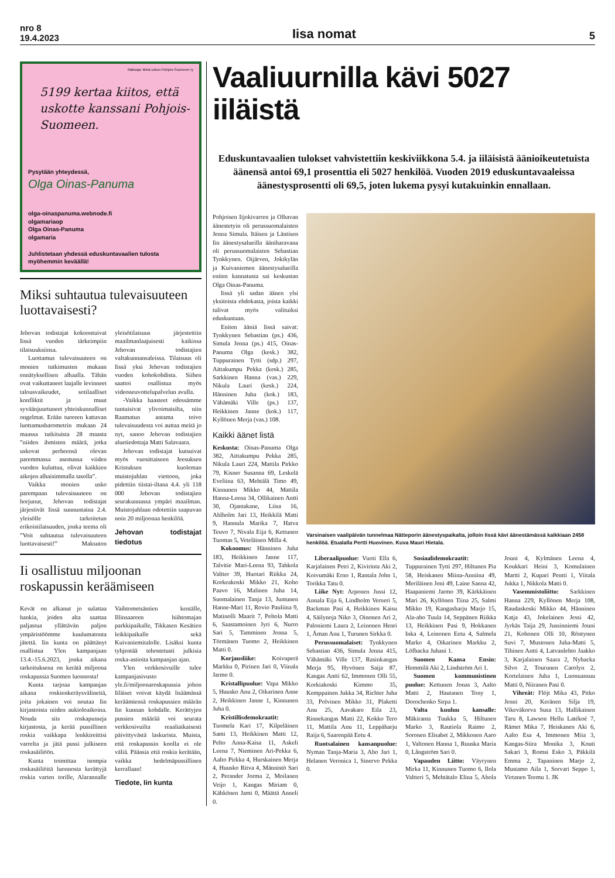nro 8
19.4.2023
Iisa nomat
5
Maksaja: Minä uskon Pohjois-Suomeen ry
5199 kertaa kiitos, että uskotte kanssani Pohjois-Suomeen.
Pysytään yhteydessä,
Olga Oinas-Panuma
olga-oinaspanuma.webnode.fi
olgamariaop
Olga Oinas-Panuma
olgamaria
Juhlistetaan yhdessä eduskuntavaalien tulosta myöhemmin keväällä!
Miksi suhtautua tulevaisuuteen luottavaisesti?
Jehovan todistajat kokoontuivat Iissä vuoden tärkeimpiin tilaisuuksiinsa.
Luottamus tulevaisuuteen on monien tutkimusten mukaan ennätyksellisen alhaalla. Tähän ovat vaikuttaneet laajalle levinneet talousvaikeudet, sotilaalliset konfliktit ja muut syväänjuurtuneet yhteiskunnalliset ongelmat. Erään tuoreen kattavan luottamusbarometrin mukaan 24 maassa tutkituista 28 maasta ”niiden ihmisten määrä, jotka uskovat perheensä olevan paremmassa asemassa viiden vuoden kuluttua, olivat kaikkien aikojen alhaisimmalla tasolla”.
Vaikka monien usko parempaan tulevaisuuteen on horjunut, Jehovan todistajat järjestivät Iissä sunnuntaina 2.4. yleisölle tarkoitetun erikoistilaisuuden, jonka teema oli ”Voit suhtautua tulevaisuuteen luottavaisesti!” Maksuton yleisötilaisuus järjestettiin maailmanlaajuisesti kaikissa Jehovan todistajien valtakunnansaleissa. Tilaisuus oli Iissä yksi Jehovan todistajien vuoden kohokohdista. Siihen saattoi osallistua myös videoneuvottelupalvelun avulla.
-Vaikka haasteet edessämme tuntuisivat ylivoimaisilta, niin Raamatun antama toivo tulevaisuudesta voi auttaa meitä jo nyt, sanoo Jehovan todistajien aluetiedottaja Matti Salavaara.
Jehovan todistajat kutsuivat myös vuosittaiseen Jeesuksen Kristuksen kuoleman muistojuhlan viettoon, joka pidettiin tiistai-iltana 4.4. yli 118 000 Jehovan todistajien seurakunnassa ympäri maailman. Muistojuhlaan odotettiin saapuvan noin 20 miljoonaa henkilöä.
Jehovan todistajat tiedotus
Ii osallistuu miljoonan roskapussin keräämiseen
Kevät on alkanut jo sulattaa hankia, joiden alta saattaa paljastua yllättävän paljon ympäristöömme kuulumatonta jätettä. Iin kunta on päättänyt osallistua Ylen kampanjaan 13.4.-15.6.2023, jonka aikana tarkoituksena on kerätä miljoona roskapussia Suomen luonnosta!
Kunta tarjoaa kampanjan aikana roskienkeräysvälineitä, joita jokainen voi noutaa Iin kirjastoista niiden aukioloaikoina. Nouda siis roskapusseja kirjastosta, ja kerää pussillinen roskia vaikkapa lenkkireittisi varrelta ja jätä pussi julkiseen roskasäiliöön.
Kunta toimittaa isompia roskasäiliöitä luonnosta kerättyjä roskia varten torille, Alarannalle Vaihtometsäntien kentälle, Illinsaareen hiihtomajan parkkipaikalle, Tikkasen Kesätien leikkipaikalle sekä Kuivaniemitalolle. Lisäksi kunta tyhjentää tehostetusti julkisia roska-astioita kampanjan ajan.
Ylen verkkosivuille tulee kampanjasivusto yle.fi/miljoonaroskapussia johon Iiläiset voivat käydä lisäämässä keräämiensä roskapussien määrän Iin kunnan kohdalle. Kerättyjen pussien määrää voi seurata verkkosivuilta reaaliaikaisesti päivittyvästä laskurista. Muista, että roskapussin koolla ei ole väliä. Pääasia että roskia kerätään, vaikka hedelmäpussillinen kerrallaan!
Tiedote, Iin kunta
Vaaliuurnilla kävi 5027 iiläistä
Eduskuntavaalien tulokset vahvistettiin keskiviikkona 5.4. ja iiläisistä äänioikeutetuista äänensä antoi 69,1 prosenttia eli 5027 henkilöä. Vuoden 2019 eduskuntavaaleissa äänestysprosentti oli 69,5, joten lukema pysyi kutakuinkin ennallaan.
Pohjoisen Iijokivarren ja Olhavan äänestetyin oli perussuomalaisten Jenna Simula. Itäisen ja Läntisen Iin äänestysalueilla ääniharavana oli perussuomalaisten Sebastian Tynkkynen. Oijärven, Jokikylän ja Kuivaniemen äänestysalueilla eniten kannatusta sai keskustan Olga Oinas-Panuma.
Iissä yli sadan äänen ylsi yksitoista ehdokasta, joista kaikki tulivat myös valituiksi eduskuntaan.
Eniten ääniä Iissä saivat: Tynkkynen Sebastian (ps.) 436, Simula Jenna (ps.) 415, Oinas-Panuma Olga (kesk.) 382, Tuppurainen Tytti (sdp.) 297, Aittakumpu Pekka (kesk.) 285, Sarkkinen Hanna (vas.) 229, Nikula Lauri (kesk.) 224, Hänninen Juha (kok.) 183, Vähämäki Ville (ps.) 137, Heikkinen Janne (kok.) 117, Kyllönen Merja (vas.) 108.
Kaikki äänet listä
Keskusta: Oinas-Panuma Olga 382, Aittakumpu Pekka 285, Nikula Lauri 224, Mattila Pirkko 79, Kisner Susanna 69, Leskelä Eveliina 63, Mehtälä Timo 49, Kinnunen Mikko 44, Mattila Hanna-Leena 34, Ollikainen Antti 30, Ojantakane, Liisa 16, Ahlholm Jari 13, Heikkilä Matti 9, Hannula Marika 7, Hatva Teuvo 7, Nivala Eija 6, Kettunen Tuomas 5, Veteläinen Milla 4.
Kokoomus: Hänninen Juha 183, Heikkinen Janne 117, Talvitie Mari-Leena 93, Tahkola Valtter 39, Huotari Riikka 24, Korkeakoski Mikko 21, Koho Paavo 16, Malinen Juha 14, Suomalainen Tanja 13, Juntunen Hanne-Mari 11, Rovio Pauliina 9, Matinolli Maarit 7, Peltola Matti 6, Saastamoinen Jyri 6, Nurro Sari 5, Tamminen Jonna 5, Törmänen Tuomo 2, Heikkinen Matti 0.
Korjausliike: Koivuperä Markku 0, Pirinen Jari 0, Viinala Jarmo 0.
Kristallipuolue: Vapa Mikko 5, Huusko Anu 2, Oikarinen Anne 2, Heikkinen Janne 1, Kinnunen Juha 0.
Kristillisdemokraatit: Tuomela Kari 17, Kilpeläinen Sami 13, Heikkinen Matti 12, Pelto Anna-Kaisa 11, Askeli Leena 7, Nieminen Ari-Pekka 6, Aalto Pirkka 4, Hurskainen Merja 4, Huusko Ritva 4, Männistö Sari 2, Perander Jorma 2, Moilanen Veijo 1, Kangas Miriam 0, Kähkönen Jami 0, Määttä Anneli 0.
Varsinaisen vaalipäivän tunnelmaa Nätteporin äänestyspaikalta, jolloin Iissä kävi äänestämässä kaikkiaan 2458 henkilöä. Etualalla Pertti Huovinen. Kuva Mauri Hietala.
Liberaalipuolue: Vuoti Ella 6, Karjalainen Petri 2, Kivirinta Aki 2, Koivumäki Erno 1, Rantala John 1, Torikka Tatu 0.
Liike Nyt: Arponen Jussi 12, Annala Eija 6, Lindholm Verneri 5, Backman Pasi 4, Heikkinen Kaisu 4, Säilynoja Niko 3, Oinonen Ari 2, Paloniemi Laura 2, Leinonen Henri 1, Åman Anu 1, Turunen Sirkka 0.
Perussuomalaiset: Tynkkynen Sebastian 436, Simula Jenna 415, Vähämäki Ville 137, Rasinkangas Merja 95, Hyvönen Saija 87, Kangas Antti 62, Immonen Olli 55, Korkiakoski Kimmo 35, Kemppainen Jukka 34, Richter Juha 33, Polvinen Mikko 31, Plaketti Anu 25, Aavakare Eila 23, Rinnekangas Matti 22, Kokko Tero 11, Mattila Anu 11, Leppäharju Raija 6, Saarenpää Eetu 4.
Ruotsalainen kansanpuolue: Nyman Tanja-Maria 3, Aho Jari 1, Helanen Veronica 1, Sinervo Pekka 0.
Sosiaalidemokraatit: Tuppurainen Tytti 297, Hiltunen Pia 58, Heiskanen Miina-Anniina 49, Meriläinen Joni 49, Laine Sanna 42, Haapaniemi Jarmo 39, Kärkkäinen Mari 26, Kyllönen Tiina 25, Salmi Mikko 19, Kangasharju Marjo 15, Ala-aho Tuula 14, Seppänen Riikka 13, Heikkinen Pasi 9, Hokkanen Inka 4, Leinonen Eetu 4, Salmela Marko 4, Oikarinen Markku 2, Löfbacka Juhani 1.
Suomen Kansa Ensin: Hemmilä Aki 2, Lindström Ari 1.
Suomen kommunistinen puolue: Kettunen Jonas 3, Aalto Matti 2, Hautanen Tony 1, Dorochenko Sirpa 1.
Valta kuuluu kansalle: Mäkiranta Tuukka 5, Hiltunen Marko 3, Rautiola Raimo 2, Soronen Elisabet 2, Mikkonen Aaro 1, Valtonen Hanna 1, Ruuska Maria 0, Långström Sari 0.
Vapauden Liitto: Väyrynen Mirka 11, Kinnunen Tuomo 6, Ilola Valtteri 5, Mehtätalo Elina 5, Ahola Jouni 4, Kylmänen Leena 4, Koukkari Heini 3, Komulainen Martti 2, Kupari Pentti 1, Viitala Jukka 1, Nikkola Matti 0.
Vasemmistoliitto: Sarkkinen Hanna 229, Kyllönen Merja 108, Raudaskoski Mikko 44, Hänninen Katja 43, Jokelainen Jessi 42, Jyrkäs Taija 29, Jussinniemi Jouni 21, Kohonen Olli 10, Röntynen Suvi 7, Mustonen Juha-Matti 5, Tihinen Antti 4, Latvanlehto Jaakko 3, Karjalainen Saara 2, Nybacka Silvo 2, Tourunen Carolyn 2, Kortelainen Juha 1, Luonuansuu Matti 0, Niiranen Pasi 0.
Vihreät: Flöjt Mika 43, Pitko Jenni 20, Keränen Silja 19, Vikeväkorva Susa 13, Hallikainen Taru 8, Lawson Hellu Latékoé 7, Rämet Mika 7, Heiskanen Aki 6, Aalto Esa 4, Immonen Miia 3, Kangas-Siira Monika 3, Kouti Sakari 3, Romsi Esko 3, Päkkilä Emma 2, Tapaninen Marjo 2, Mustamo Aila 1, Sorvari Seppo 1, Virtanen Teemu 1. JK